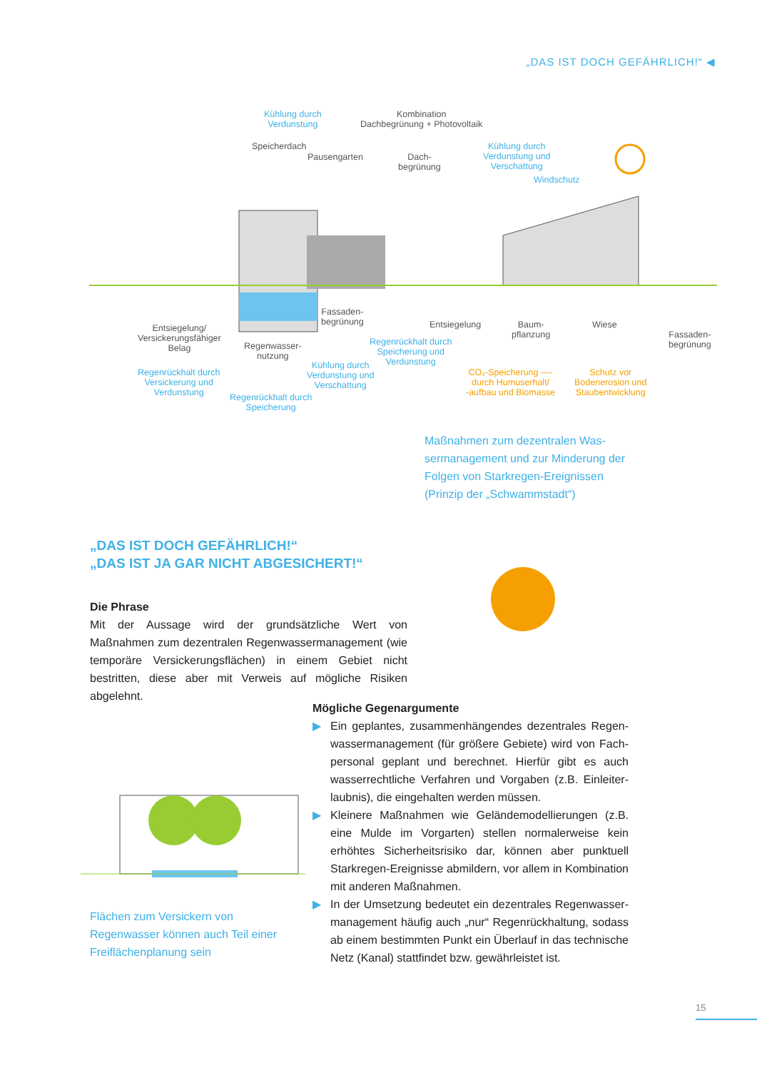„DAS IST DOCH GEFÄHRLICH!“ ◀
Kühlung durch
Verdunstung
Kombination
Dachbegrünung + Photovoltaik
Speicherdach
Pausengarten Dach-
begrünung
Kühlung durch
Verdunstung und
Verschattung
Windschutz
Fassaden-
begrünung Entsiegelung Baum-
pflanzung
Wiese
Fassaden-
begrünung
Entsiegelung/
Versickerungsfähiger
Belag Regenwasser-
nutzung
Regenrückhalt durch
Speicherung und
Verdunstung Kühlung durch
Verdunstung und
Verschattung
Regenrückhalt durch
Versickerung und
Verdunstung Regenrückhalt durch
Speicherung
CO₂-Speicherung ----
durch Humuserhalt/
-aufbau und Biomasse
Schutz vor
Bodenerosion und
Staubentwicklung
Maßnahmen zum dezentralen Was­sermanagement und zur Minderung der Folgen von Starkregen-Ereignissen (Prinzip der „Schwammstadt“)
„DAS IST DOCH GEFÄHRLICH!“
„DAS IST JA GAR NICHT ABGESICHERT!“
Die Phrase
Mit der Aussage wird der grundsätzliche Wert von Maßnahmen zum dezentralen Regenwassermanagement (wie temporäre Versickerungsflächen) in einem Gebiet nicht bestritten, diese aber mit Verweis auf mögliche Risiken abgelehnt.
Flächen zum Versickern von Regenwasser können auch Teil einer Freiflächenpla­nung sein
Mögliche Gegenargumente
▶ Ein geplantes, zusammenhängendes dezentrales Regen­wassermanagement (für größere Gebiete) wird von Fach­personal geplant und berechnet. Hierfür gibt es auch wasserrechtliche Verfahren und Vorgaben (z.B. Einleiter­laubnis), die eingehalten werden müssen.
▶ Kleinere Maßnahmen wie Geländemodellierungen (z.B. eine Mulde im Vorgarten) stellen normalerweise kein erhöhtes Sicherheitsrisiko dar, können aber punktuell Starkregen-Ereignisse abmildern, vor allem in Kombination mit anderen Maßnahmen.
▶ In der Umsetzung bedeutet ein dezentrales Regenwasser­management häufig auch „nur“ Regenrückhaltung, sodass ab einem bestimmten Punkt ein Überlauf in das technische Netz (Kanal) stattfindet bzw. gewährleistet ist.
15